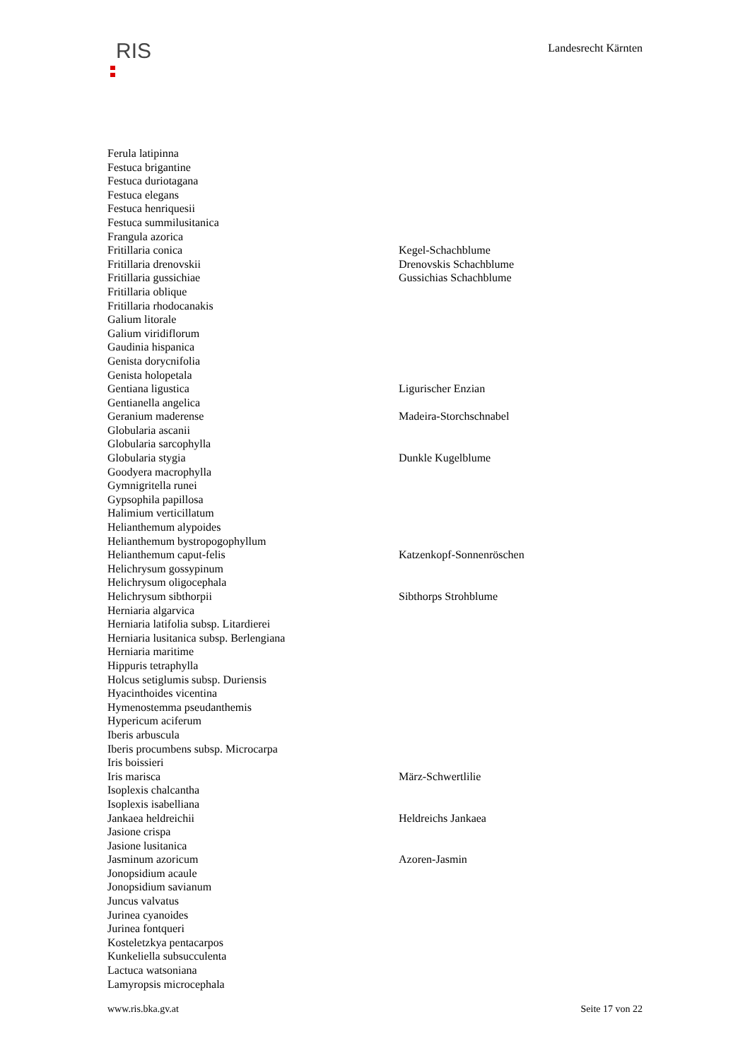RIS
Landesrecht Kärnten
| Ferula latipinna | |
| Festuca brigantine | |
| Festuca duriotagana | |
| Festuca elegans | |
| Festuca henriquesii | |
| Festuca summilusitanica | |
| Frangula azorica | |
| Fritillaria conica | Kegel-Schachblume |
| Fritillaria drenovskii | Drenovskis Schachblume |
| Fritillaria gussichiae | Gussichias Schachblume |
| Fritillaria oblique | |
| Fritillaria rhodocanakis | |
| Galium litorale | |
| Galium viridiflorum | |
| Gaudinia hispanica | |
| Genista dorycnifolia | |
| Genista holopetala | |
| Gentiana ligustica | Ligurischer Enzian |
| Gentianella angelica | |
| Geranium maderense | Madeira-Storchschnabel |
| Globularia ascanii | |
| Globularia sarcophylla | |
| Globularia stygia | Dunkle Kugelblume |
| Goodyera macrophylla | |
| Gymnigritella runei | |
| Gypsophila papillosa | |
| Halimium verticillatum | |
| Helianthemum alypoides | |
| Helianthemum bystropogophyllum | |
| Helianthemum caput-felis | Katzenkopf-Sonnenröschen |
| Helichrysum gossypinum | |
| Helichrysum oligocephala | |
| Helichrysum sibthorpii | Sibthorps Strohblume |
| Herniaria algarvica | |
| Herniaria latifolia subsp. Litardierei | |
| Herniaria lusitanica subsp. Berlengiana | |
| Herniaria maritime | |
| Hippuris tetraphylla | |
| Holcus setiglumis subsp. Duriensis | |
| Hyacinthoides vicentina | |
| Hymenostemma pseudanthemis | |
| Hypericum aciferum | |
| Iberis arbuscula | |
| Iberis procumbens subsp. Microcarpa | |
| Iris boissieri | |
| Iris marisca | März-Schwertlilie |
| Isoplexis chalcantha | |
| Isoplexis isabelliana | |
| Jankaea heldreichii | Heldreichs Jankaea |
| Jasione crispa | |
| Jasione lusitanica | |
| Jasminum azoricum | Azoren-Jasmin |
| Jonopsidium acaule | |
| Jonopsidium savianum | |
| Juncus valvatus | |
| Jurinea cyanoides | |
| Jurinea fontqueri | |
| Kosteletzkya pentacarpos | |
| Kunkeliella subsucculenta | |
| Lactuca watsoniana | |
| Lamyropsis microcephala | |
www.ris.bka.gv.at Seite 17 von 22